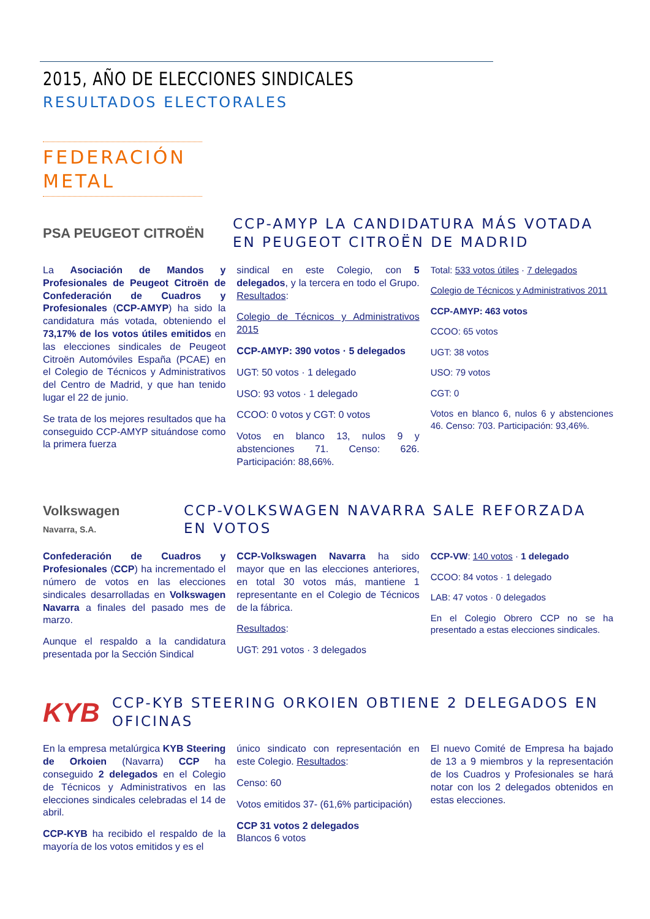2015, AÑO DE ELECCIONES SINDICALES
RESULTADOS ELECTORALES
FEDERACIÓN METAL
PSA PEUGEOT CITROËN
CCP-AMYP LA CANDIDATURA MÁS VOTADA EN PEUGEOT CITROËN DE MADRID
La Asociación de Mandos y Profesionales de Peugeot Citroën de Confederación de Cuadros y Profesionales (CCP-AMYP) ha sido la candidatura más votada, obteniendo el 73,17% de los votos útiles emitidos en las elecciones sindicales de Peugeot Citroën Automóviles España (PCAE) en el Colegio de Técnicos y Administrativos del Centro de Madrid, y que han tenido lugar el 22 de junio.
Se trata de los mejores resultados que ha conseguido CCP-AMYP situándose como la primera fuerza
sindical en este Colegio, con 5 delegados, y la tercera en todo el Grupo. Resultados:
Colegio de Técnicos y Administrativos 2015
CCP-AMYP: 390 votos · 5 delegados
UGT: 50 votos · 1 delegado
USO: 93 votos · 1 delegado
CCOO: 0 votos y CGT: 0 votos
Votos en blanco 13, nulos 9 y abstenciones 71. Censo: 626. Participación: 88,66%.
Total: 533 votos útiles · 7 delegados
Colegio de Técnicos y Administrativos 2011
CCP-AMYP: 463 votos
CCOO: 65 votos
UGT: 38 votos
USO: 79 votos
CGT: 0
Votos en blanco 6, nulos 6 y abstenciones 46. Censo: 703. Participación: 93,46%.
Volkswagen
Navarra, S.A.
CCP-VOLKSWAGEN NAVARRA SALE REFORZADA EN VOTOS
Confederación de Cuadros y Profesionales (CCP) ha incrementado el número de votos en las elecciones sindicales desarrolladas en Volkswagen Navarra a finales del pasado mes de marzo.
Aunque el respaldo a la candidatura presentada por la Sección Sindical
CCP-Volkswagen Navarra ha sido mayor que en las elecciones anteriores, en total 30 votos más, mantiene 1 representante en el Colegio de Técnicos de la fábrica.
Resultados:
UGT: 291 votos · 3 delegados
CCP-VW: 140 votos · 1 delegado
CCOO: 84 votos · 1 delegado
LAB: 47 votos · 0 delegados
En el Colegio Obrero CCP no se ha presentado a estas elecciones sindicales.
KYB
CCP-KYB STEERING ORKOIEN OBTIENE 2 DELEGADOS EN OFICINAS
En la empresa metalúrgica KYB Steering de Orkoien (Navarra) CCP ha conseguido 2 delegados en el Colegio de Técnicos y Administrativos en las elecciones sindicales celebradas el 14 de abril.
CCP-KYB ha recibido el respaldo de la mayoría de los votos emitidos y es el
único sindicato con representación en este Colegio. Resultados:
Censo: 60
Votos emitidos 37- (61,6% participación)
CCP 31 votos 2 delegados
Blancos 6 votos
El nuevo Comité de Empresa ha bajado de 13 a 9 miembros y la representación de los Cuadros y Profesionales se hará notar con los 2 delegados obtenidos en estas elecciones.